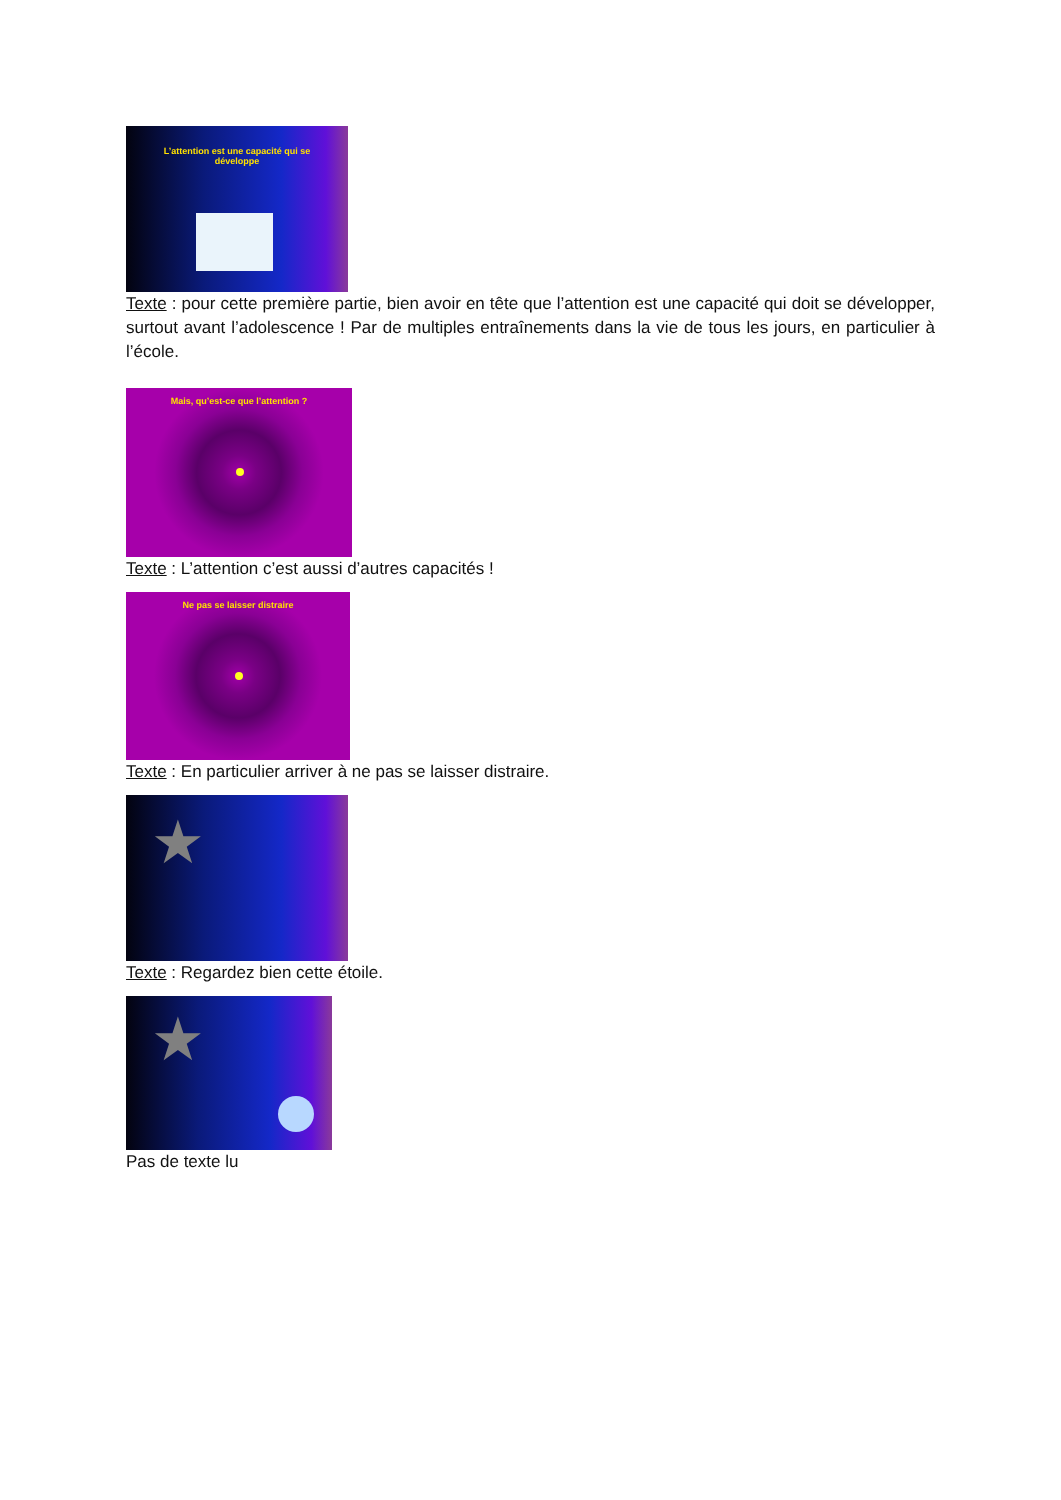L’attention est une capacité qui se
développe
Texte : pour cette première partie, bien avoir en tête que l’attention est une capacité qui doit se développer, surtout avant l’adolescence ! Par de multiples entraînements dans la vie de tous les jours, en particulier à l’école.
Mais, qu’est-ce que l’attention ?
Texte : L’attention c’est aussi d’autres capacités !
Ne pas se laisser distraire
Texte : En particulier arriver à ne pas se laisser distraire.
★
Texte : Regardez bien cette étoile.
★
Pas de texte lu